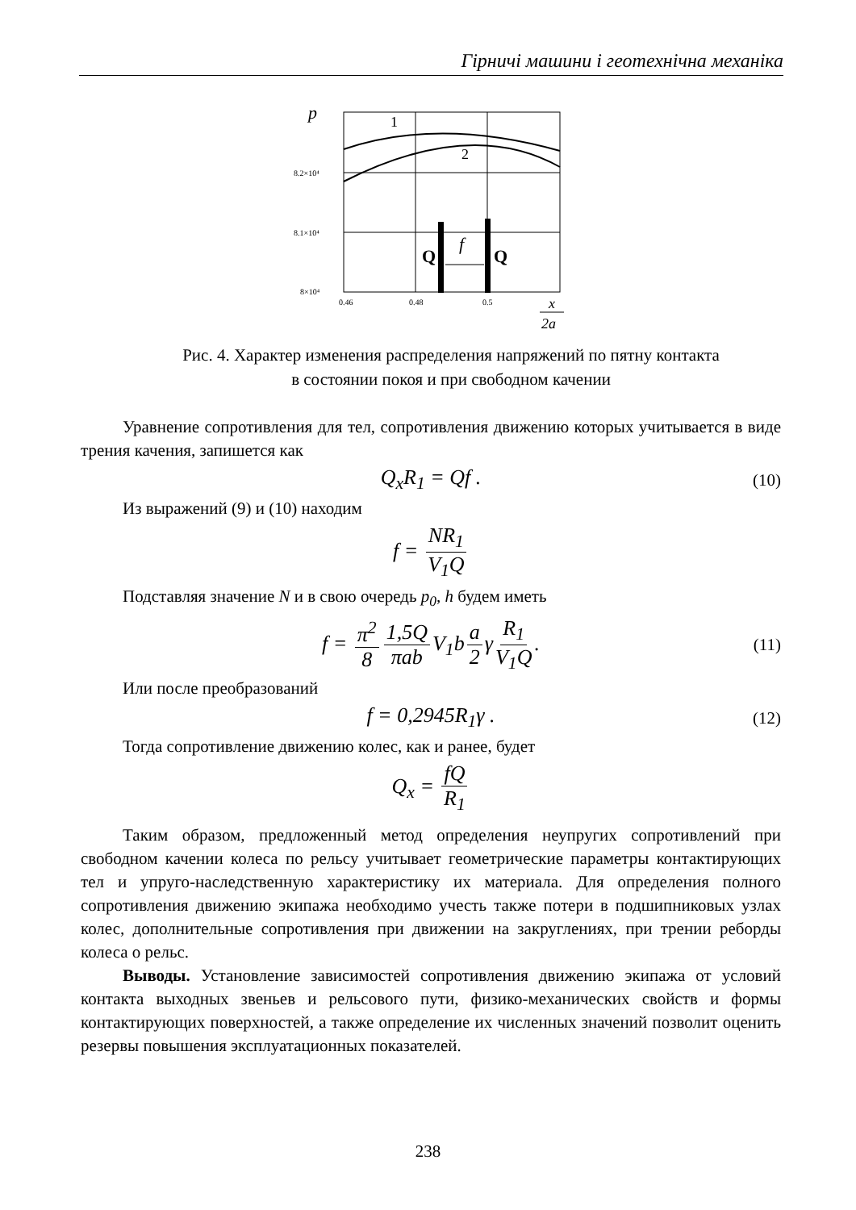Гірничі машини і геотехнічна механіка
p
1
2
8.2×10⁴
8.1×10⁴
8×10⁴
0.46
0.48
0.5
Q
Q
f
x
2a
Рис. 4. Характер изменения распределения напряжений по пятну контакта
в состоянии покоя и при свободном качении
Уравнение сопротивления для тел, сопротивления движению которых учитывается в виде трения качения, запишется как
Q<sub>x</sub>R<sub>1</sub> = Qf . (10)
Из выражений (9) и (10) находим
f = NR<sub>1</sub> V<sub>1</sub>Q
Подставляя значение N и в свою очередь p<sub>0</sub>, h будем иметь
f = π<sup>2</sup> 8 1,5Q πab V<sub>1</sub>b a 2 γ R<sub>1</sub> V<sub>1</sub>Q. (11)
Или после преобразований
f = 0,2945R<sub>1</sub>γ . (12)
Тогда сопротивление движению колес, как и ранее, будет
Q<sub>x</sub> = fQ R<sub>1</sub>
Таким образом, предложенный метод определения неупругих сопротивлений при свободном качении колеса по рельсу учитывает геометрические параметры контактирующих тел и упруго-наследственную характеристику их материала. Для определения полного сопротивления движению экипажа необходимо учесть также потери в подшипниковых узлах колес, дополнительные сопротивления при движении на закруглениях, при трении реборды колеса о рельс.
Выводы. Установление зависимостей сопротивления движению экипажа от условий контакта выходных звеньев и рельсового пути, физико-механических свойств и формы контактирующих поверхностей, а также определение их численных значений позволит оценить резервы повышения эксплуатационных показателей.
238